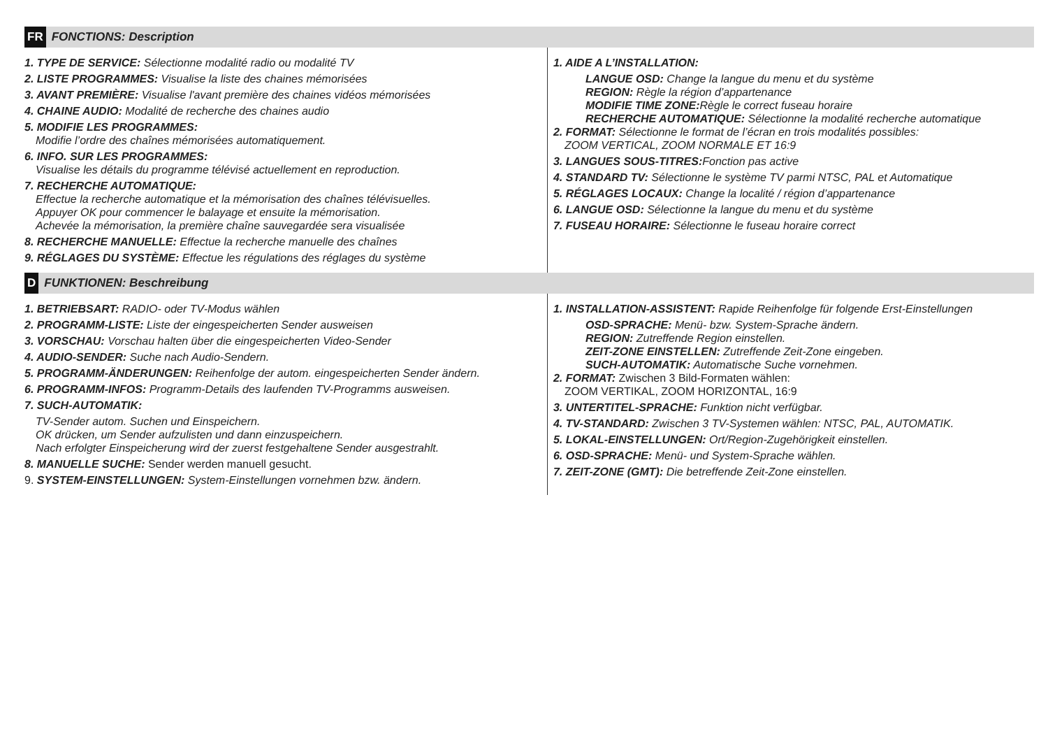FR FONCTIONS: Description
1. TYPE DE SERVICE: Sélectionne modalité radio ou modalité TV
2. LISTE PROGRAMMES: Visualise la liste des chaines mémorisées
3. AVANT PREMIÈRE: Visualise l'avant première des chaines vidéos mémorisées
4. CHAINE AUDIO: Modalité de recherche des chaines audio
5. MODIFIE LES PROGRAMMES:
Modifie l’ordre des chaînes mémorisées automatiquement.
6. INFO. SUR LES PROGRAMMES:
Visualise les détails du programme télévisé actuellement en reproduction.
7. RECHERCHE AUTOMATIQUE:
Effectue la recherche automatique et la mémorisation des chaînes télévisuelles.
Appuyer OK pour commencer le balayage et ensuite la mémorisation.
Achevée la mémorisation, la première chaîne sauvegardée sera visualisée
8. RECHERCHE MANUELLE: Effectue la recherche manuelle des chaînes
9. RÉGLAGES DU SYSTÈME: Effectue les régulations des réglages du système
1. AIDE A L’INSTALLATION:
LANGUE OSD: Change la langue du menu et du système
REGION: Règle la région d’appartenance
MODIFIE TIME ZONE: Règle le correct fuseau horaire
RECHERCHE AUTOMATIQUE: Sélectionne la modalité recherche automatique
2. FORMAT: Sélectionne le format de l’écran en trois modalités possibles:
ZOOM VERTICAL, ZOOM NORMALE ET 16:9
3. LANGUES SOUS-TITRES: Fonction pas active
4. STANDARD TV: Sélectionne le système TV parmi NTSC, PAL et Automatique
5. RÉGLAGES LOCAUX: Change la localité / région d’appartenance
6. LANGUE OSD: Sélectionne la langue du menu et du système
7. FUSEAU HORAIRE: Sélectionne le fuseau horaire correct
D FUNKTIONEN: Beschreibung
1. BETRIEBSART: RADIO- oder TV-Modus wählen
2. PROGRAMM-LISTE: Liste der eingespeicherten Sender ausweisen
3. VORSCHAU: Vorschau halten über die eingespeicherten Video-Sender
4. AUDIO-SENDER: Suche nach Audio-Sendern.
5. PROGRAMM-ÄNDERUNGEN: Reihenfolge der autom. eingespeicherten Sender ändern.
6. PROGRAMM-INFOS: Programm-Details des laufenden TV-Programms ausweisen.
7. SUCH-AUTOMATIK:
TV-Sender autom. Suchen und Einspeichern.
OK drücken, um Sender aufzulisten und dann einzuspeichern.
Nach erfolgter Einspeicherung wird der zuerst festgehaltene Sender ausgestrahlt.
8. MANUELLE SUCHE: Sender werden manuell gesucht.
9. SYSTEM-EINSTELLUNGEN: System-Einstellungen vornehmen bzw. ändern.
1. INSTALLATION-ASSISTENT: Rapide Reihenfolge für folgende Erst-Einstellungen
OSD-SPRACHE: Menü- bzw. System-Sprache ändern.
REGION: Zutreffende Region einstellen.
ZEIT-ZONE EINSTELLEN: Zutreffende Zeit-Zone eingeben.
SUCH-AUTOMATIK: Automatische Suche vornehmen.
2. FORMAT: Zwischen 3 Bild-Formaten wählen:
ZOOM VERTIKAL, ZOOM HORIZONTAL, 16:9
3. UNTERTITEL-SPRACHE: Funktion nicht verfügbar.
4. TV-STANDARD: Zwischen 3 TV-Systemen wählen: NTSC, PAL, AUTOMATIK.
5. LOKAL-EINSTELLUNGEN: Ort/Region-Zugehörigkeit einstellen.
6. OSD-SPRACHE: Menü- und System-Sprache wählen.
7. ZEIT-ZONE (GMT): Die betreffende Zeit-Zone einstellen.